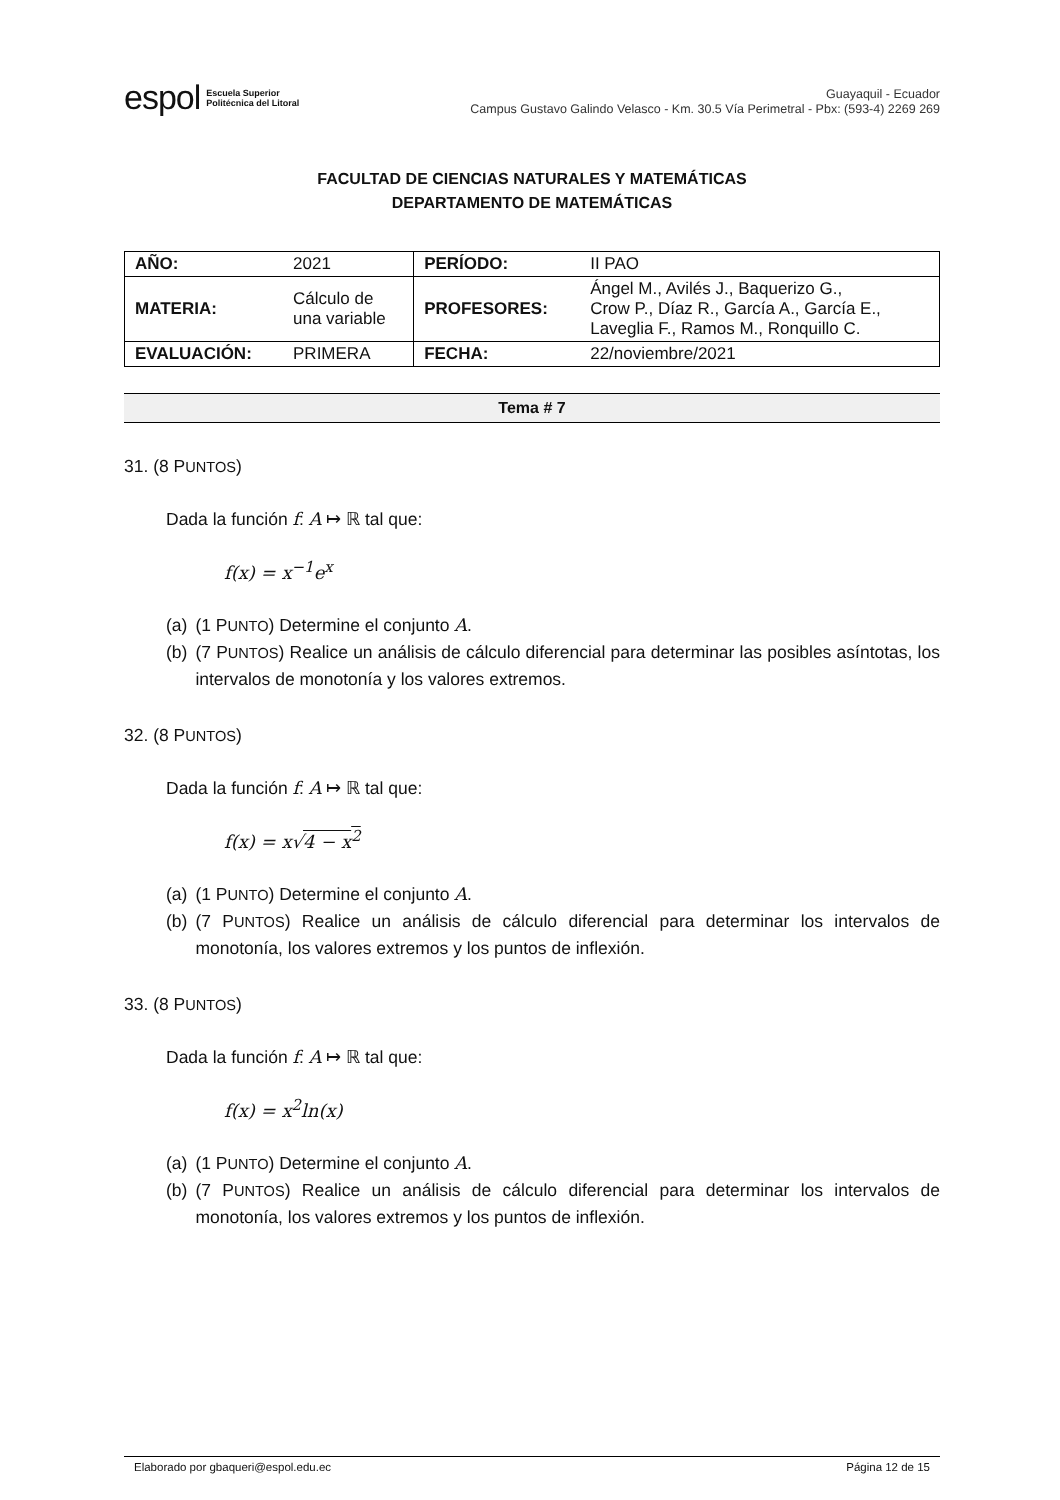espol Escuela Superior
Politécnica del Litoral
Guayaquil - Ecuador
Campus Gustavo Galindo Velasco - Km. 30.5 Vía Perimetral - Pbx: (593-4) 2269 269
FACULTAD DE CIENCIAS NATURALES Y MATEMÁTICAS
DEPARTAMENTO DE MATEMÁTICAS
| AÑO: | 2021 | PERÍODO: | II PAO |
| MATERIA: | Cálculo de una variable | PROFESORES: | Ángel M., Avilés J., Baquerizo G., Crow P., Díaz R., García A., García E., Laveglia F., Ramos M., Ronquillo C. |
| EVALUACIÓN: | PRIMERA | FECHA: | 22/noviembre/2021 |
Tema # 7
31. (8 PUNTOS)
Dada la función f: A ↦ ℝ tal que:
f(x) = x<sup>−1</sup>e<sup>x</sup>
(a) (1 PUNTO) Determine el conjunto A.
(b) (7 PUNTOS) Realice un análisis de cálculo diferencial para determinar las posibles asíntotas, los intervalos de monotonía y los valores extremos.
32. (8 PUNTOS)
Dada la función f: A ↦ ℝ tal que:
f(x) = x√4 − x<sup>2</sup>
(a) (1 PUNTO) Determine el conjunto A.
(b) (7 PUNTOS) Realice un análisis de cálculo diferencial para determinar los intervalos de monotonía, los valores extremos y los puntos de inflexión.
33. (8 PUNTOS)
Dada la función f: A ↦ ℝ tal que:
f(x) = x<sup>2</sup>ln(x)
(a) (1 PUNTO) Determine el conjunto A.
(b) (7 PUNTOS) Realice un análisis de cálculo diferencial para determinar los intervalos de monotonía, los valores extremos y los puntos de inflexión.
Elaborado por gbaqueri@espol.edu.ec Página 12 de 15